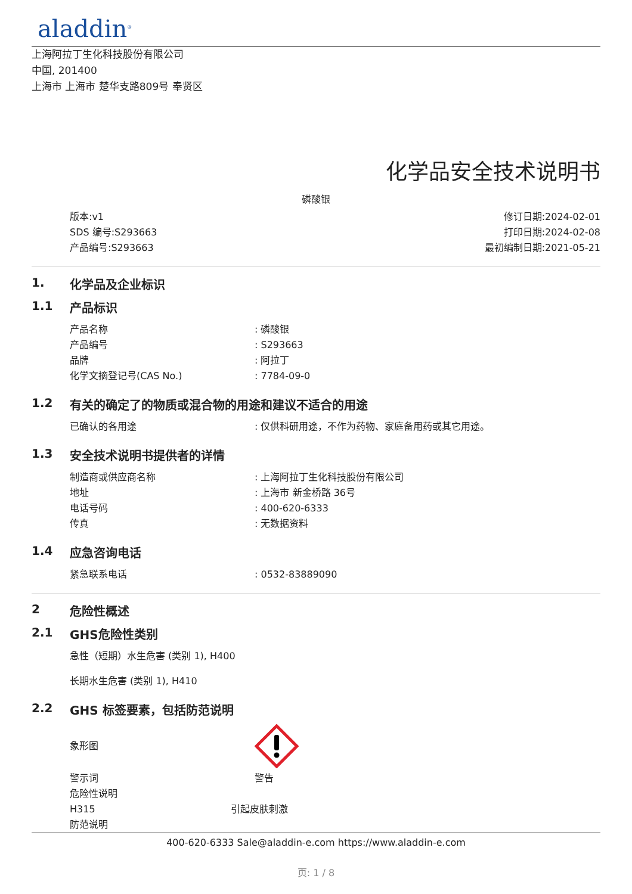aladdin<sup>®</sup>
上海阿拉丁生化科技股份有限公司
中国, 201400
上海市 上海市 楚华支路809号 奉贤区
化学品安全技术说明书
磷酸银
版本:v1
SDS 编号:S293663
产品编号:S293663
修订日期:2024-02-01
打印日期:2024-02-08
最初编制日期:2021-05-21
1. 化学品及企业标识
1.1 产品标识
产品名称: 磷酸银
产品编号: S293663
品牌: 阿拉丁
化学文摘登记号(CAS No.): 7784-09-0
1.2 有关的确定了的物质或混合物的用途和建议不适合的用途
已确认的各用途: 仅供科研用途，不作为药物、家庭备用药或其它用途。
1.3 安全技术说明书提供者的详情
制造商或供应商名称: 上海阿拉丁生化科技股份有限公司
地址: 上海市 新金桥路 36号
电话号码: 400-620-6333
传真: 无数据资料
1.4 应急咨询电话
紧急联系电话: 0532-83889090
2 危险性概述
2.1 GHS危险性类别
急性（短期）水生危害 (类别 1), H400
长期水生危害 (类别 1), H410
2.2 GHS 标签要素，包括防范说明
象形图
警示词 警告
危险性说明
H315 引起皮肤刺激
防范说明
400-620-6333 Sale@aladdin-e.com https://www.aladdin-e.com
页: 1 / 8